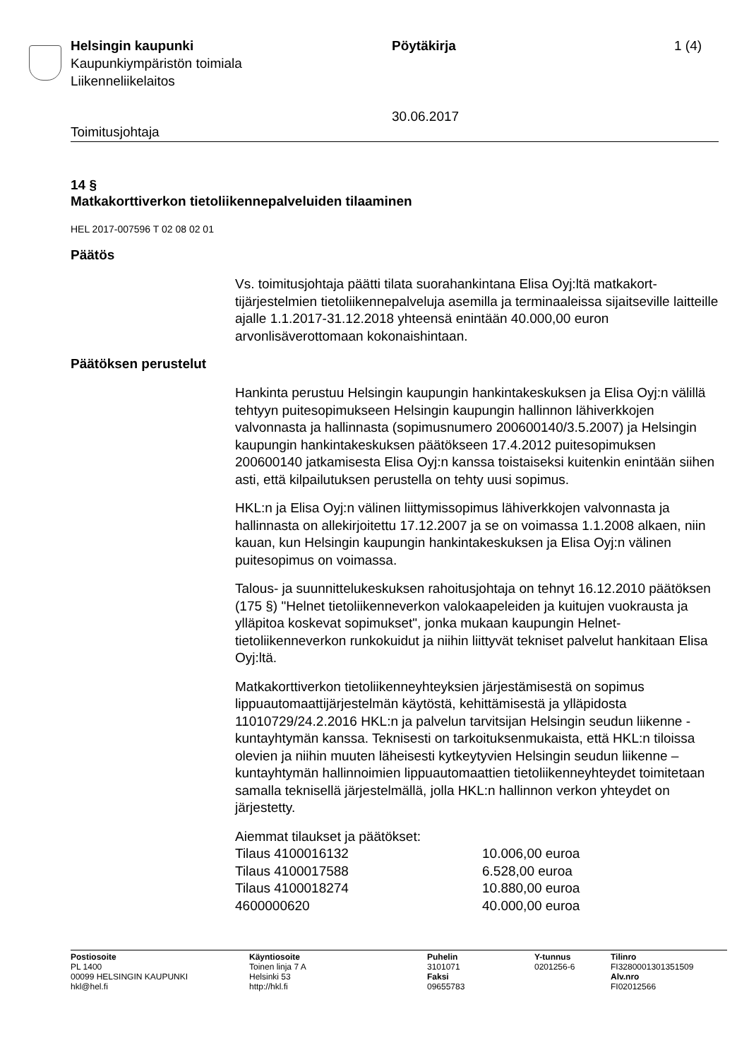Helsingin kaupunki
Kaupunkiympäristön toimiala
Liikenneliikelaitos
Pöytäkirja
30.06.2017
1 (4)
Toimitusjohtaja
14 §
Matkakorttiverkon tietoliikennepalveluiden tilaaminen
HEL 2017-007596 T 02 08 02 01
Päätös
Vs. toimitusjohtaja päätti tilata suorahankintana Elisa Oyj:ltä matkakort­tijärjestelmien tietoliikennepalveluja asemilla ja terminaaleissa sijaitse­ville laitteille ajalle 1.1.2017-31.12.2018 yhteensä enintään 40.000,00 euron arvonlisäverottomaan kokonaishintaan.
Päätöksen perustelut
Hankinta perustuu Helsingin kaupungin hankintakeskuksen ja Elisa Oyj:n välillä tehtyyn puitesopimukseen Helsingin kaupungin hallinnon lähiverkkojen valvonnasta ja hallinnasta (sopimusnumero 200600140/3.5.2007) ja Helsingin kaupungin hankintakeskuksen pää­tökseen 17.4.2012 puitesopimuksen 200600140 jatkamisesta Elisa Oyj:n kanssa toistaiseksi kuitenkin enintään siihen asti, että kilpailutuk­sen perustella on tehty uusi sopimus.
HKL:n ja Elisa Oyj:n välinen liittymissopimus lähiverkkojen valvonnasta ja hallinnasta on allekirjoitettu 17.12.2007 ja se on voimassa 1.1.2008 alkaen, niin kauan, kun Helsingin kaupungin hankintakeskuksen ja Eli­sa Oyj:n välinen puitesopimus on voimassa.
Talous- ja suunnittelukeskuksen rahoitusjohtaja on tehnyt 16.12.2010 päätöksen (175 §) "Helnet tietoliikenneverkon valokaapeleiden ja kuitu­jen vuokrausta ja ylläpitoa koskevat sopimukset", jonka mukaan kau­pungin Helnet-tietoliikenneverkon runkokuidut ja niihin liittyvät tekniset palvelut hankitaan Elisa Oyj:ltä.
Matkakorttiverkon tietoliikenneyhteyksien järjestämisestä on sopimus lippuautomaattijärjestelmän käytöstä, kehittämisestä ja ylläpidosta 11010729/24.2.2016 HKL:n ja palvelun tarvitsijan Helsingin seudun lii­kenne -kuntayhtymän kanssa. Teknisesti on tarkoituksenmukaista, että HKL:n tiloissa olevien ja niihin muuten läheisesti kytkeytyvien Helsingin seudun liikenne –kuntayhtymän hallinnoimien lippuautomaattien tietolii­kenneyhteydet toimitetaan samalla teknisellä järjestelmällä, jolla HKL:n hallinnon verkon yhteydet on järjestetty.
Aiemmat tilaukset ja päätökset:
Tilaus 4100016132 10.006,00 euroa
Tilaus 4100017588 6.528,00 euroa
Tilaus 4100018274 10.880,00 euroa
4600000620 40.000,00 euroa
Postiosoite
PL 1400
00099 HELSINGIN KAUPUNKI
hkl@hel.fi
Käyntiosoite
Toinen linja 7 A
Helsinki 53
http://hkl.fi
Puhelin
3101071
Faksi
09655783
Y-tunnus
0201256-6
Tilinro
FI3280001301351509
Alv.nro
FI02012566